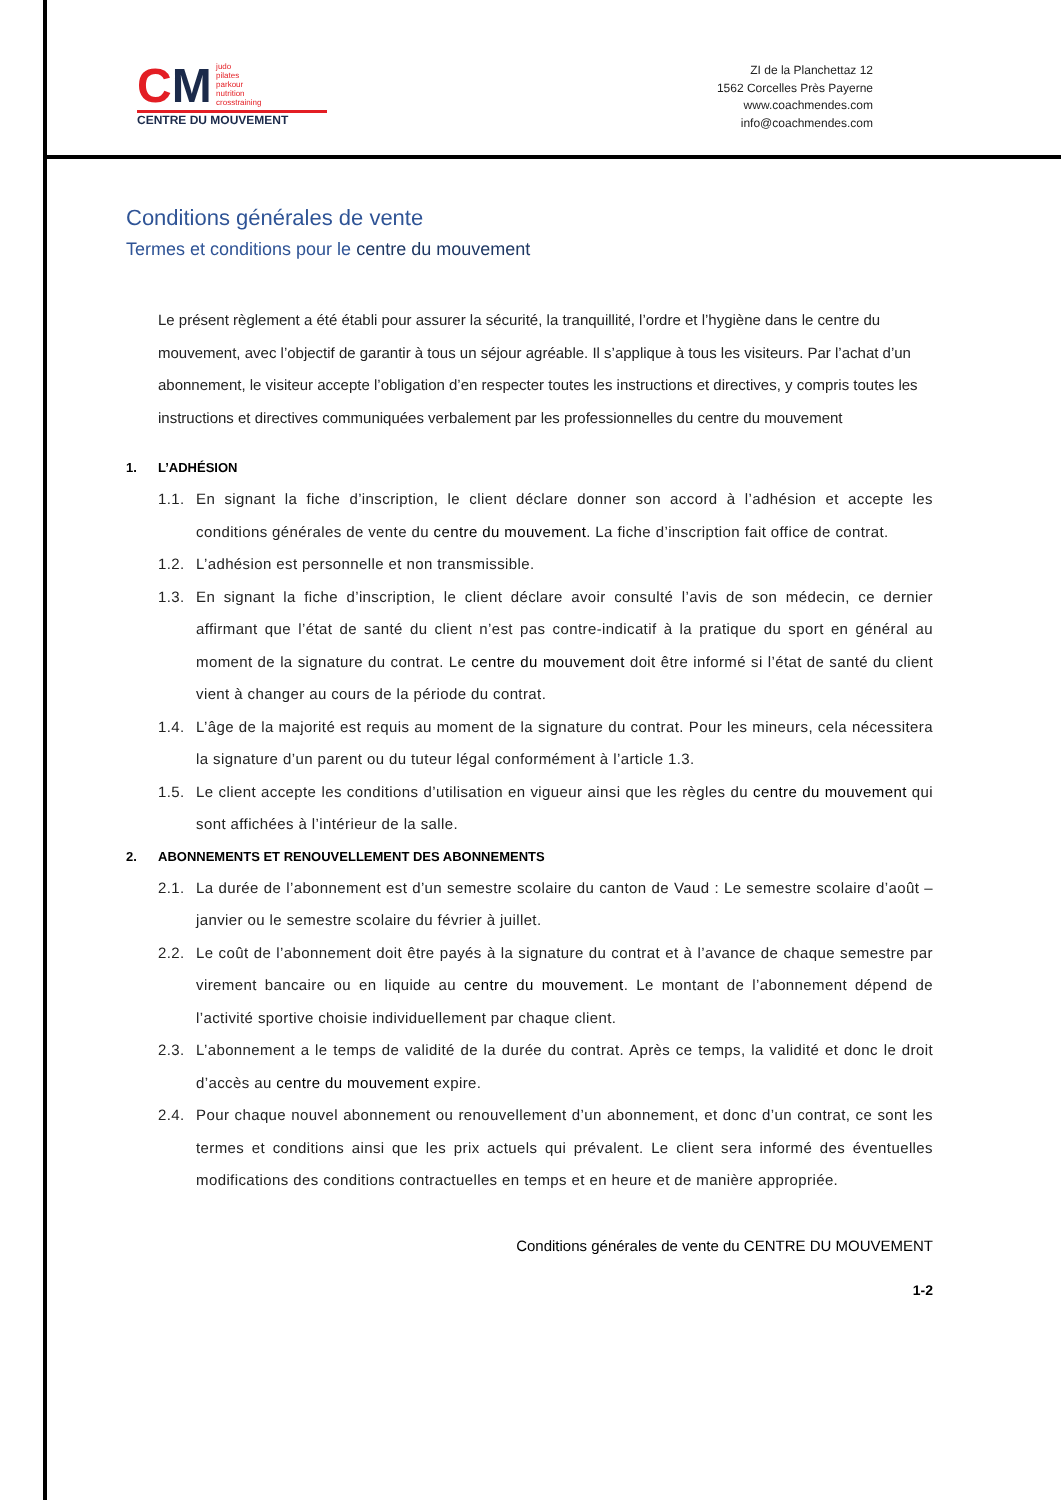CM judo
pilates
parkour
nutrition
crosstraining
CENTRE DU MOUVEMENT
ZI de la Planchettaz 12
1562 Corcelles Près Payerne
www.coachmendes.com
info@coachmendes.com
Conditions générales de vente
Termes et conditions pour le centre du mouvement
Le présent règlement a été établi pour assurer la sécurité, la tranquillité, l’ordre et l’hygiène dans le centre du mouvement, avec l’objectif de garantir à tous un séjour agréable. Il s’applique à tous les visiteurs. Par l’achat d’un abonnement, le visiteur accepte l’obligation d’en respecter toutes les instructions et directives, y compris toutes les instructions et directives communiquées verbalement par les professionnelles du centre du mouvement
1. L’ADHÉSION
1.1. En signant la fiche d’inscription, le client déclare donner son accord à l’adhésion et accepte les conditions générales de vente du centre du mouvement. La fiche d’inscription fait office de contrat.
1.2. L’adhésion est personnelle et non transmissible.
1.3. En signant la fiche d’inscription, le client déclare avoir consulté l’avis de son médecin, ce dernier affirmant que l’état de santé du client n’est pas contre-indicatif à la pratique du sport en général au moment de la signature du contrat. Le centre du mouvement doit être informé si l’état de santé du client vient à changer au cours de la période du contrat.
1.4. L’âge de la majorité est requis au moment de la signature du contrat. Pour les mineurs, cela nécessitera la signature d’un parent ou du tuteur légal conformément à l’article 1.3.
1.5. Le client accepte les conditions d’utilisation en vigueur ainsi que les règles du centre du mouvement qui sont affichées à l’intérieur de la salle.
2. ABONNEMENTS ET RENOUVELLEMENT DES ABONNEMENTS
2.1. La durée de l’abonnement est d’un semestre scolaire du canton de Vaud : Le semestre scolaire d’août – janvier ou le semestre scolaire du février à juillet.
2.2. Le coût de l’abonnement doit être payés à la signature du contrat et à l’avance de chaque semestre par virement bancaire ou en liquide au centre du mouvement. Le montant de l’abonnement dépend de l’activité sportive choisie individuellement par chaque client.
2.3. L’abonnement a le temps de validité de la durée du contrat. Après ce temps, la validité et donc le droit d’accès au centre du mouvement expire.
2.4. Pour chaque nouvel abonnement ou renouvellement d’un abonnement, et donc d’un contrat, ce sont les termes et conditions ainsi que les prix actuels qui prévalent. Le client sera informé des éventuelles modifications des conditions contractuelles en temps et en heure et de manière appropriée.
Conditions générales de vente du CENTRE DU MOUVEMENT
1-2